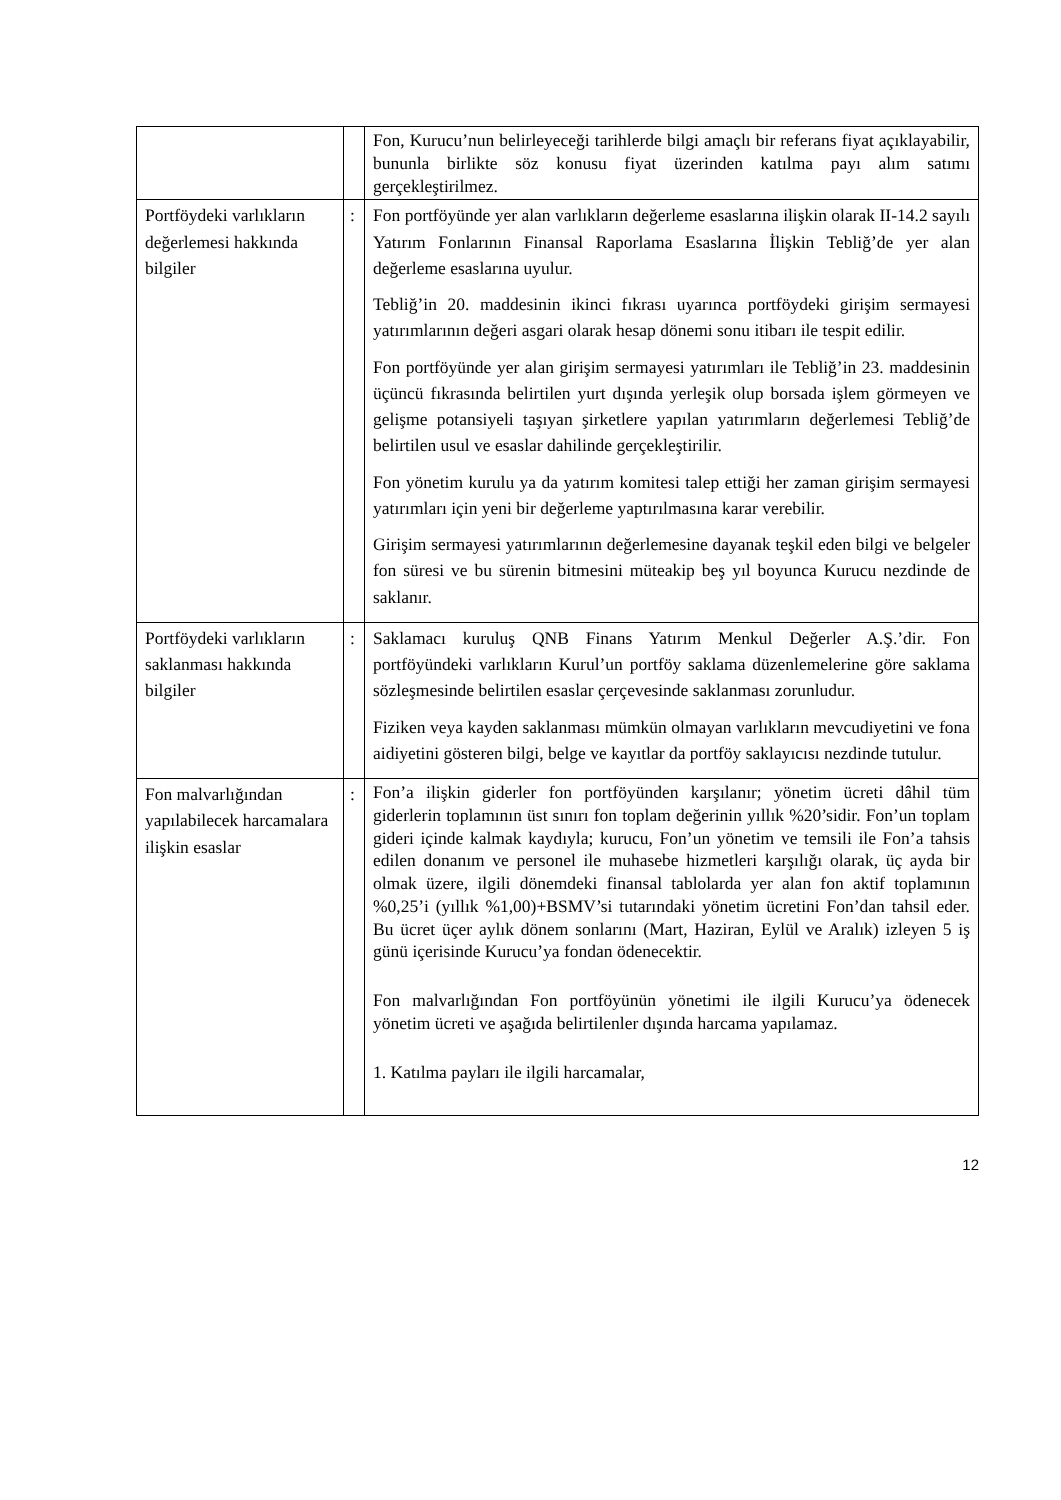| | | Fon, Kurucu’nun belirleyeceği tarihlerde bilgi amaçlı bir referans fiyat açıklayabilir, bununla birlikte söz konusu fiyat üzerinden katılma payı alım satımı gerçekleştirilmez. |
| Portföydeki varlıkların değerlemesi hakkında bilgiler | : | Fon portföyünde yer alan varlıkların değerleme esaslarına ilişkin olarak II-14.2 sayılı Yatırım Fonlarının Finansal Raporlama Esaslarına İlişkin Tebliğ’de yer alan değerleme esaslarına uyulur. Tebliğ’in 20. maddesinin ikinci fıkrası uyarınca portföydeki girişim sermayesi yatırımlarının değeri asgari olarak hesap dönemi sonu itibarı ile tespit edilir. Fon portföyünde yer alan girişim sermayesi yatırımları ile Tebliğ’in 23. maddesinin üçüncü fıkrasında belirtilen yurt dışında yerleşik olup borsada işlem görmeyen ve gelişme potansiyeli taşıyan şirketlere yapılan yatırımların değerlemesi Tebliğ’de belirtilen usul ve esaslar dahilinde gerçekleştirilir. Fon yönetim kurulu ya da yatırım komitesi talep ettiği her zaman girişim sermayesi yatırımları için yeni bir değerleme yaptırılmasına karar verebilir. Girişim sermayesi yatırımlarının değerlemesine dayanak teşkil eden bilgi ve belgeler fon süresi ve bu sürenin bitmesini müteakip beş yıl boyunca Kurucu nezdinde de saklanır. |
| Portföydeki varlıkların saklanması hakkında bilgiler | : | Saklamacı kuruluş QNB Finans Yatırım Menkul Değerler A.Ş.’dir. Fon portföyündeki varlıkların Kurul’un portföy saklama düzenlemelerine göre saklama sözleşmesinde belirtilen esaslar çerçevesinde saklanması zorunludur. Fiziken veya kayden saklanması mümkün olmayan varlıkların mevcudiyetini ve fona aidiyetini gösteren bilgi, belge ve kayıtlar da portföy saklayıcısı nezdinde tutulur. |
| Fon malvarlığından yapılabilecek harcamalara ilişkin esaslar | : | Fon’a ilişkin giderler fon portföyünden karşılanır; yönetim ücreti dâhil tüm giderlerin toplamının üst sınırı fon toplam değerinin yıllık %20’sidir. Fon’un toplam gideri içinde kalmak kaydıyla; kurucu, Fon’un yönetim ve temsili ile Fon’a tahsis edilen donanım ve personel ile muhasebe hizmetleri karşılığı olarak, üç ayda bir olmak üzere, ilgili dönemdeki finansal tablolarda yer alan fon aktif toplamının %0,25’i (yıllık %1,00)+BSMV’si tutarındaki yönetim ücretini Fon’dan tahsil eder. Bu ücret üçer aylık dönem sonlarını (Mart, Haziran, Eylül ve Aralık) izleyen 5 iş günü içerisinde Kurucu’ya fondan ödenecektir. Fon malvarlığından Fon portföyünün yönetimi ile ilgili Kurucu’ya ödenecek yönetim ücreti ve aşağıda belirtilenler dışında harcama yapılamaz. 1. Katılma payları ile ilgili harcamalar, |
12